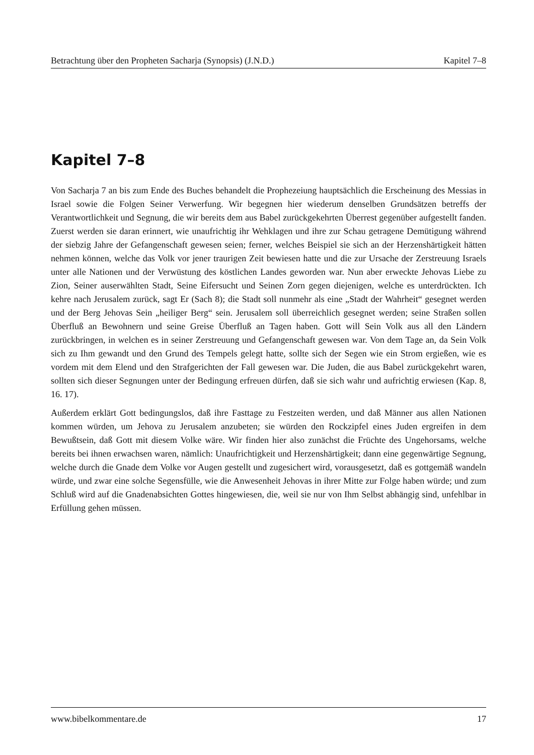Betrachtung über den Propheten Sacharja (Synopsis) (J.N.D.) Kapitel 7–8
Kapitel 7–8
Von Sacharja 7 an bis zum Ende des Buches behandelt die Prophezeiung hauptsächlich die Erscheinung des Messias in Israel sowie die Folgen Seiner Verwerfung. Wir begegnen hier wiederum denselben Grundsätzen betreffs der Verantwortlichkeit und Segnung, die wir bereits dem aus Babel zurückgekehrten Überrest gegenüber aufgestellt fanden. Zuerst werden sie daran erinnert, wie unaufrichtig ihr Wehklagen und ihre zur Schau getragene Demütigung während der siebzig Jahre der Gefangenschaft gewesen seien; ferner, welches Beispiel sie sich an der Herzenshärtigkeit hätten nehmen können, welche das Volk vor jener traurigen Zeit bewiesen hatte und die zur Ursache der Zerstreuung Israels unter alle Nationen und der Verwüstung des köstlichen Landes geworden war. Nun aber erweckte Jehovas Liebe zu Zion, Seiner auserwählten Stadt, Seine Eifersucht und Seinen Zorn gegen diejenigen, welche es unterdrückten. Ich kehre nach Jerusalem zurück, sagt Er (Sach 8); die Stadt soll nunmehr als eine „Stadt der Wahrheit“ gesegnet werden und der Berg Jehovas Sein „heiliger Berg“ sein. Jerusalem soll überreichlich gesegnet werden; seine Straßen sollen Überfluß an Bewohnern und seine Greise Überfluß an Tagen haben. Gott will Sein Volk aus all den Ländern zurückbringen, in welchen es in seiner Zerstreuung und Gefangenschaft gewesen war. Von dem Tage an, da Sein Volk sich zu Ihm gewandt und den Grund des Tempels gelegt hatte, sollte sich der Segen wie ein Strom ergießen, wie es vordem mit dem Elend und den Strafgerichten der Fall gewesen war. Die Juden, die aus Babel zurückgekehrt waren, sollten sich dieser Segnungen unter der Bedingung erfreuen dürfen, daß sie sich wahr und aufrichtig erwiesen (Kap. 8, 16. 17).
Außerdem erklärt Gott bedingungslos, daß ihre Fasttage zu Festzeiten werden, und daß Männer aus allen Nationen kommen würden, um Jehova zu Jerusalem anzubeten; sie würden den Rockzipfel eines Juden ergreifen in dem Bewußtsein, daß Gott mit diesem Volke wäre. Wir finden hier also zunächst die Früchte des Ungehorsams, welche bereits bei ihnen erwachsen waren, nämlich: Unaufrichtigkeit und Herzenshärtigkeit; dann eine gegenwärtige Segnung, welche durch die Gnade dem Volke vor Augen gestellt und zugesichert wird, vorausgesetzt, daß es gottgemäß wandeln würde, und zwar eine solche Segensfülle, wie die Anwesenheit Jehovas in ihrer Mitte zur Folge haben würde; und zum Schluß wird auf die Gnadenabsichten Gottes hingewiesen, die, weil sie nur von Ihm Selbst abhängig sind, unfehlbar in Erfüllung gehen müssen.
www.bibelkommentare.de 17